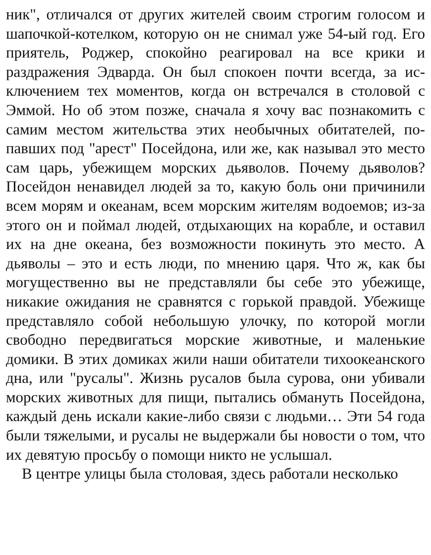ник", отличался от других жителей своим строгим голосом и шапочкой-котелком, которую он не снимал уже 54-ый год. Его приятель, Роджер, спокойно реагировал на все крики и раздражения Эдварда. Он был спокоен почти всегда, за ис­ключением тех моментов, когда он встречался в столовой с Эммой. Но об этом позже, сначала я хочу вас познакомить с самим местом жительства этих необычных обитателей, по­павших под "арест" Посейдона, или же, как называл это ме­сто сам царь, убежищем морских дьяволов. Почему дьяво­лов? Посейдон ненавидел людей за то, какую боль они при­чинили всем морям и океанам, всем морским жителям во­доемов; из-за этого он и поймал людей, отдыхающих на ко­рабле, и оставил их на дне океана, без возможности поки­нуть это место. А дьяволы – это и есть люди, по мнению ца­ря. Что ж, как бы могущественно вы не представляли бы се­бе это убежище, никакие ожидания не сравнятся с горькой правдой. Убежище представляло собой небольшую улочку, по которой могли свободно передвигаться морские живот­ные, и маленькие домики. В этих домиках жили наши обита­тели тихоокеанского дна, или "русалы". Жизнь русалов была сурова, они убивали морских животных для пищи, пытались обмануть Посейдона, каждый день искали какие-либо связи с людьми… Эти 54 года были тяжелыми, и русалы не выдер­жали бы новости о том, что их девятую просьбу о помощи никто не услышал.
В центре улицы была столовая, здесь работали несколько